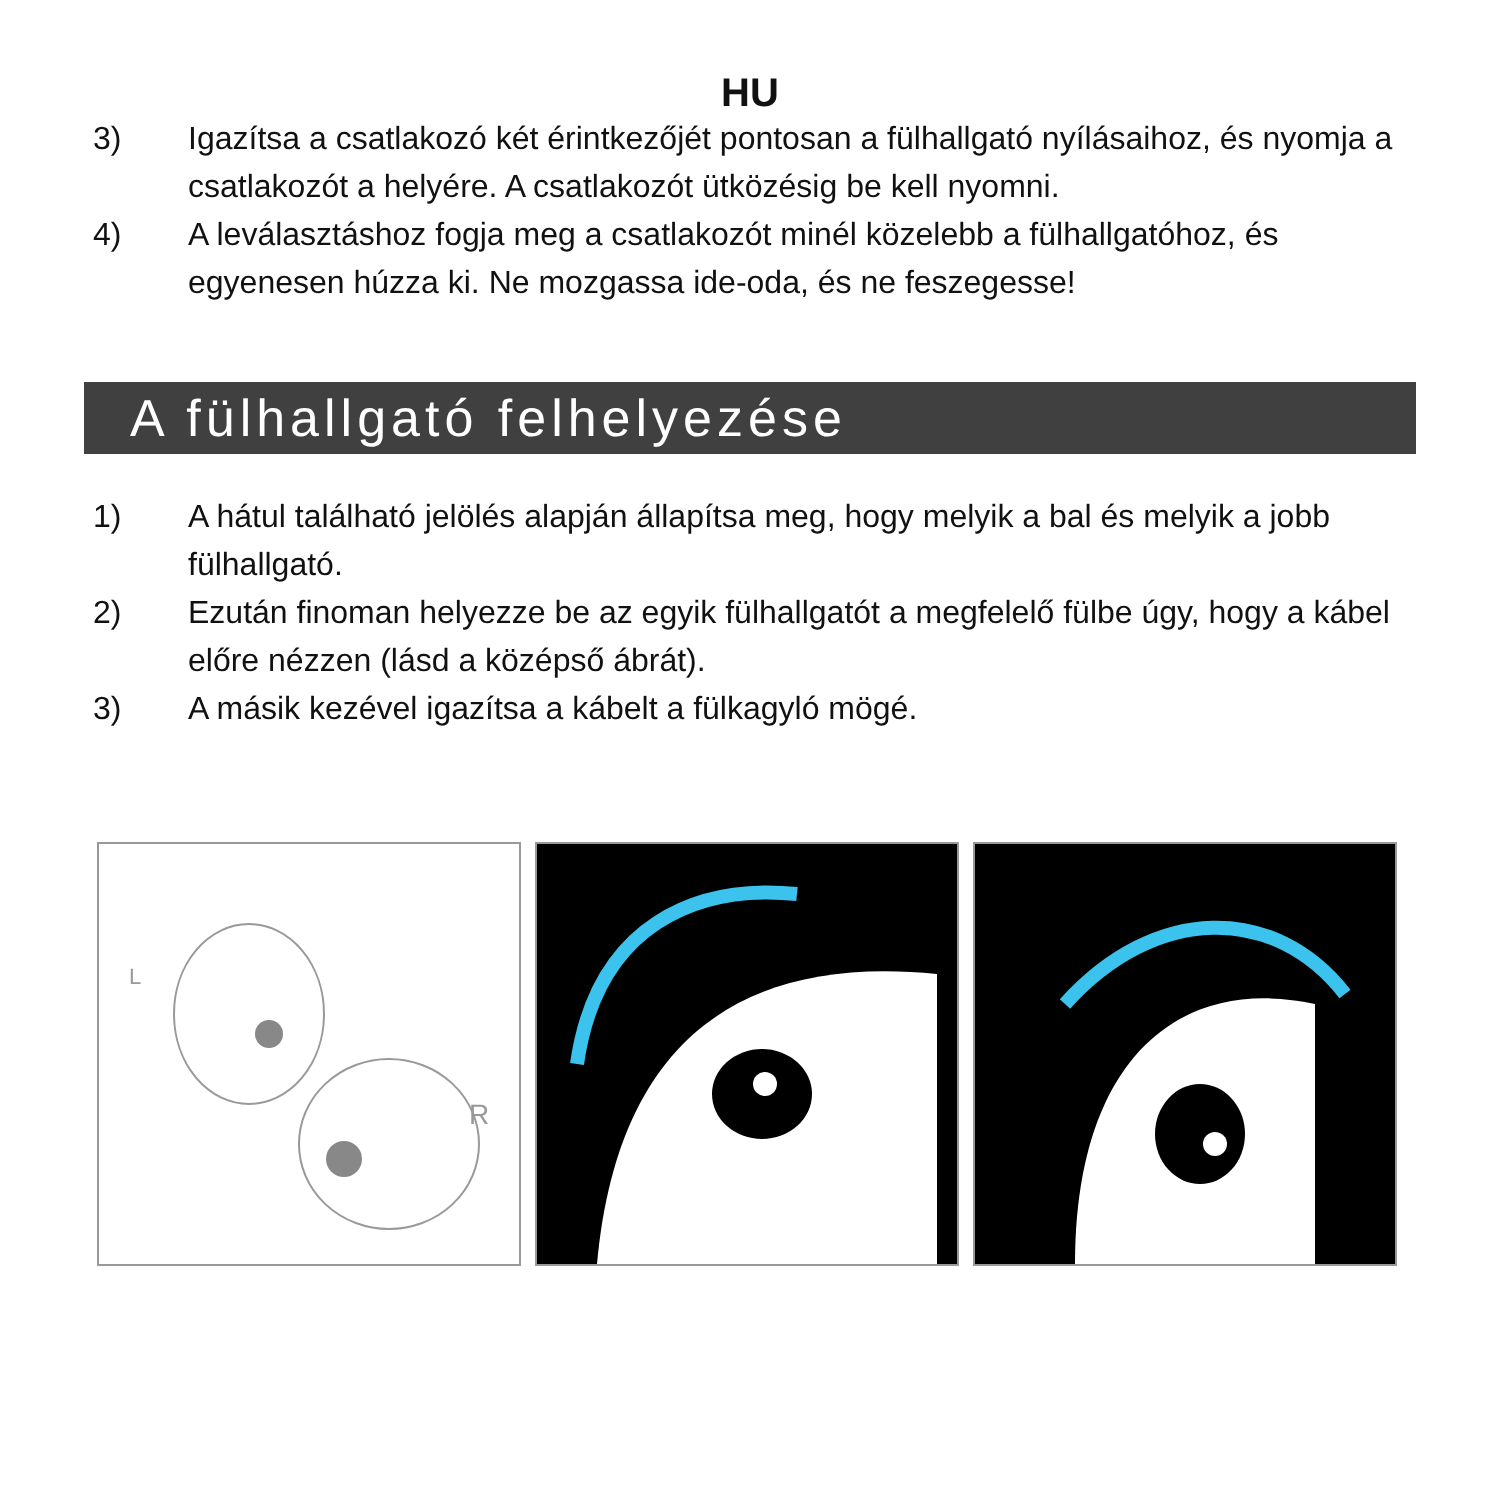HU
3) Igazítsa a csatlakozó két érintkezőjét pontosan a fülhallgató nyílásaihoz, és nyomja a csatlakozót a helyére. A csatlakozót ütközésig be kell nyomni.
4) A leválasztáshoz fogja meg a csatlakozót minél közelebb a fülhallgatóhoz, és egyenesen húzza ki. Ne mozgassa ide-oda, és ne feszegesse!
A fülhallgató felhelyezése
1) A hátul található jelölés alapján állapítsa meg, hogy melyik a bal és melyik a jobb fülhallgató.
2) Ezután finoman helyezze be az egyik fülhallgatót a megfelelő fülbe úgy, hogy a kábel előre nézzen (lásd a középső ábrát).
3) A másik kezével igazítsa a kábelt a fülkagyló mögé.
L
R